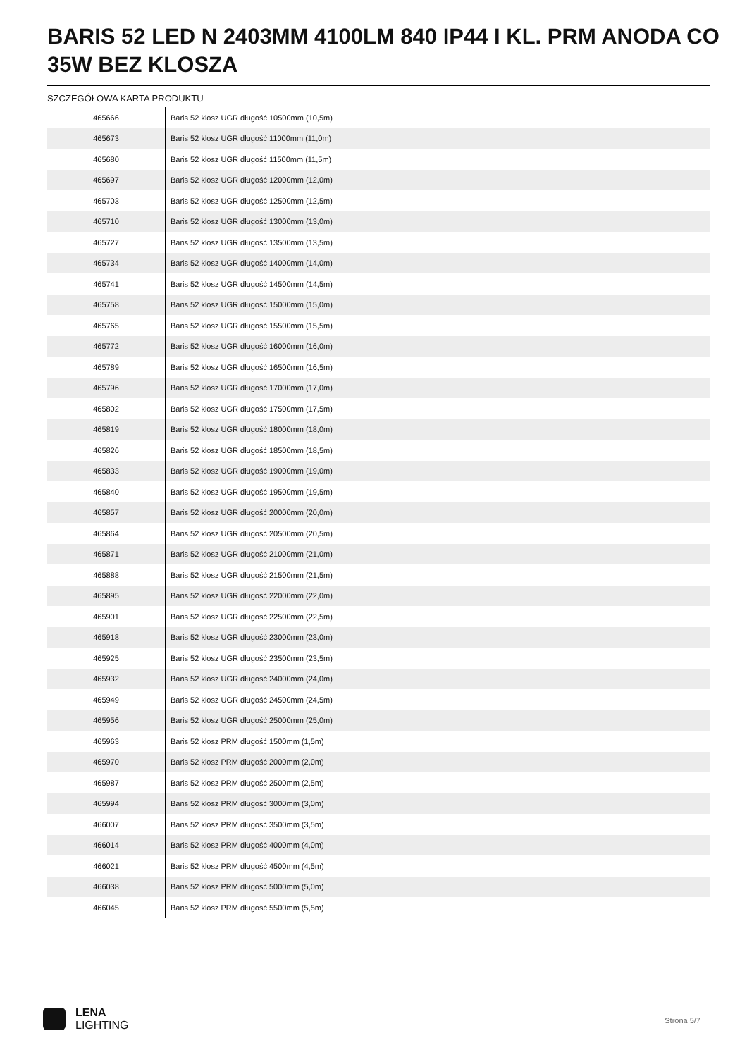BARIS 52 LED N 2403MM 4100LM 840 IP44 I KL. PRM ANODA CO 35W BEZ KLOSZA
SZCZEGÓŁOWA KARTA PRODUKTU
| 465666 | Baris 52 klosz UGR długość 10500mm (10,5m) |
| 465673 | Baris 52 klosz UGR długość 11000mm (11,0m) |
| 465680 | Baris 52 klosz UGR długość 11500mm (11,5m) |
| 465697 | Baris 52 klosz UGR długość 12000mm (12,0m) |
| 465703 | Baris 52 klosz UGR długość 12500mm (12,5m) |
| 465710 | Baris 52 klosz UGR długość 13000mm (13,0m) |
| 465727 | Baris 52 klosz UGR długość 13500mm (13,5m) |
| 465734 | Baris 52 klosz UGR długość 14000mm (14,0m) |
| 465741 | Baris 52 klosz UGR długość 14500mm (14,5m) |
| 465758 | Baris 52 klosz UGR długość 15000mm (15,0m) |
| 465765 | Baris 52 klosz UGR długość 15500mm (15,5m) |
| 465772 | Baris 52 klosz UGR długość 16000mm (16,0m) |
| 465789 | Baris 52 klosz UGR długość 16500mm (16,5m) |
| 465796 | Baris 52 klosz UGR długość 17000mm (17,0m) |
| 465802 | Baris 52 klosz UGR długość 17500mm (17,5m) |
| 465819 | Baris 52 klosz UGR długość 18000mm (18,0m) |
| 465826 | Baris 52 klosz UGR długość 18500mm (18,5m) |
| 465833 | Baris 52 klosz UGR długość 19000mm (19,0m) |
| 465840 | Baris 52 klosz UGR długość 19500mm (19,5m) |
| 465857 | Baris 52 klosz UGR długość 20000mm (20,0m) |
| 465864 | Baris 52 klosz UGR długość 20500mm (20,5m) |
| 465871 | Baris 52 klosz UGR długość 21000mm (21,0m) |
| 465888 | Baris 52 klosz UGR długość 21500mm (21,5m) |
| 465895 | Baris 52 klosz UGR długość 22000mm (22,0m) |
| 465901 | Baris 52 klosz UGR długość 22500mm (22,5m) |
| 465918 | Baris 52 klosz UGR długość 23000mm (23,0m) |
| 465925 | Baris 52 klosz UGR długość 23500mm (23,5m) |
| 465932 | Baris 52 klosz UGR długość 24000mm (24,0m) |
| 465949 | Baris 52 klosz UGR długość 24500mm (24,5m) |
| 465956 | Baris 52 klosz UGR długość 25000mm (25,0m) |
| 465963 | Baris 52 klosz PRM długość 1500mm (1,5m) |
| 465970 | Baris 52 klosz PRM długość 2000mm (2,0m) |
| 465987 | Baris 52 klosz PRM długość 2500mm (2,5m) |
| 465994 | Baris 52 klosz PRM długość 3000mm (3,0m) |
| 466007 | Baris 52 klosz PRM długość 3500mm (3,5m) |
| 466014 | Baris 52 klosz PRM długość 4000mm (4,0m) |
| 466021 | Baris 52 klosz PRM długość 4500mm (4,5m) |
| 466038 | Baris 52 klosz PRM długość 5000mm (5,0m) |
| 466045 | Baris 52 klosz PRM długość 5500mm (5,5m) |
LENA
LIGHTING
Strona 5/7